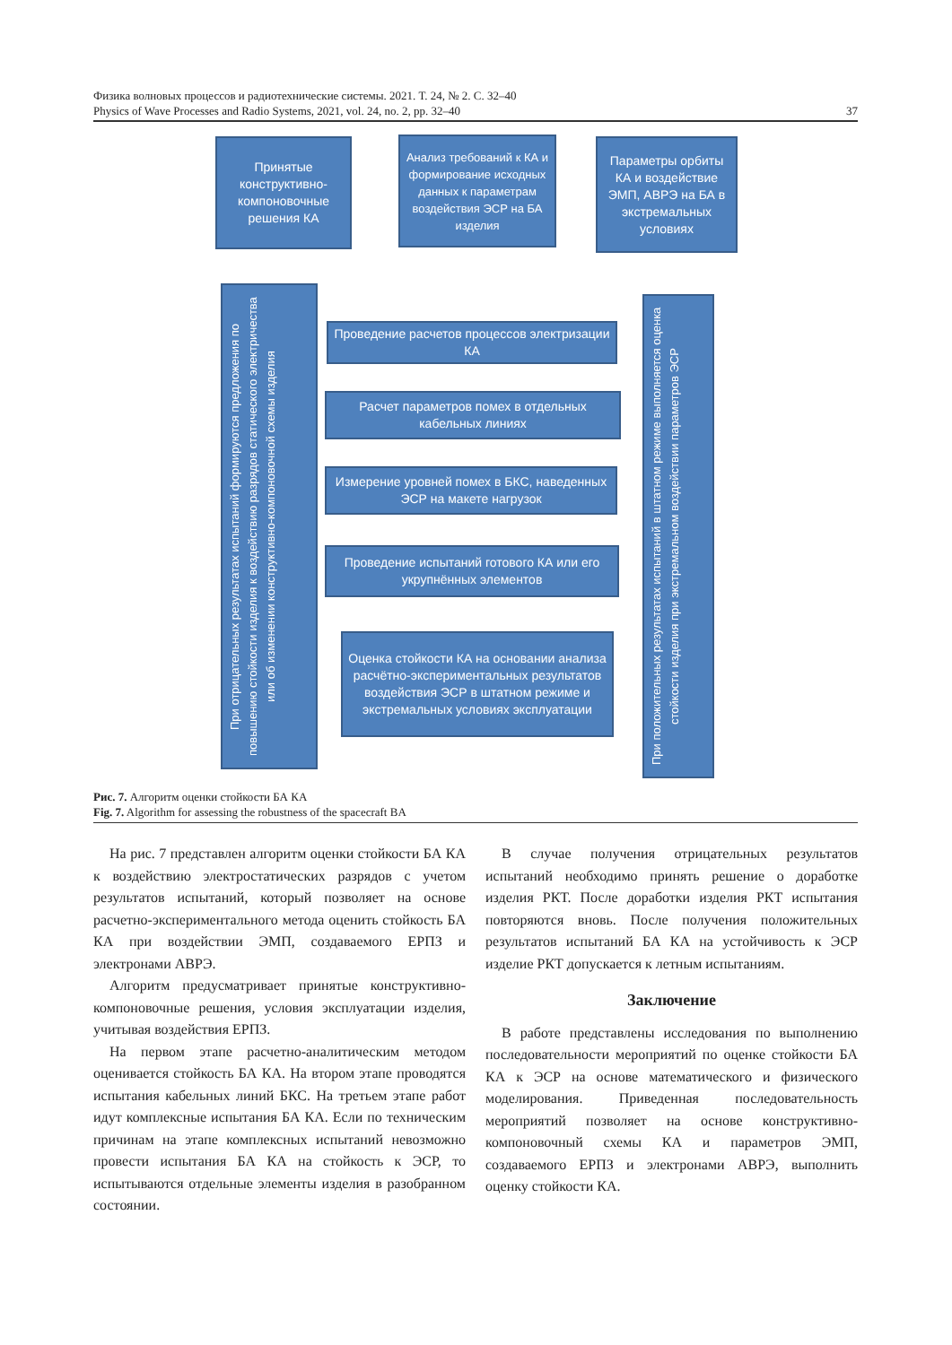Физика волновых процессов и радиотехнические системы. 2021. Т. 24, № 2. С. 32–40
Physics of Wave Processes and Radio Systems, 2021, vol. 24, no. 2, pp. 32–40 37
Принятые конструктивно-компоновочные решения КА
Анализ требований к КА и формирование исходных данных к параметрам воздействия ЭСР на БА изделия
Параметры орбиты КА и воздействие ЭМП, АВРЭ на БА в экстремальных условиях
Проведение расчетов процессов электризации КА
Расчет параметров помех в отдельных кабельных линиях
Измерение уровней помех в БКС, наведенных ЭСР на макете нагрузок
Проведение испытаний готового КА или его укрупнённых элементов
Оценка стойкости КА на основании анализа расчётно-экспериментальных результатов воздействия ЭСР в штатном режиме и экстремальных условиях эксплуатации
При отрицательных результатах испытаний формируются предложения по повышению стойкости изделия к воздействию разрядов статического электричества или об изменении конструктивно-компоновочной схемы изделия
При положительных результатах испытаний в штатном режиме выполняется оценка стойкости изделия при экстремальном воздействии параметров ЭСР
Рис. 7. Алгоритм оценки стойкости БА КА
Fig. 7. Algorithm for assessing the robustness of the spacecraft BA
На рис. 7 представлен алгоритм оценки стойкости БА КА к воздействию электростатических разрядов с учетом результатов испытаний, который позволяет на основе расчетно-экспериментального метода оценить стойкость БА КА при воздействии ЭМП, создаваемого ЕРПЗ и электронами АВРЭ.
Алгоритм предусматривает принятые конструктивно-компоновочные решения, условия эксплуатации изделия, учитывая воздействия ЕРПЗ.
На первом этапе расчетно-аналитическим методом оценивается стойкость БА КА. На втором этапе проводятся испытания кабельных линий БКС. На третьем этапе работ идут комплексные испытания БА КА. Если по техническим причинам на этапе комплексных испытаний невозможно провести испытания БА КА на стойкость к ЭСР, то испытываются отдельные элементы изделия в разобранном состоянии.
В случае получения отрицательных результатов испытаний необходимо принять решение о доработке изделия РКТ. После доработки изделия РКТ испытания повторяются вновь. После получения положительных результатов испытаний БА КА на устойчивость к ЭСР изделие РКТ допускается к летным испытаниям.
Заключение
В работе представлены исследования по выполнению последовательности мероприятий по оценке стойкости БА КА к ЭСР на основе математического и физического моделирования. Приведенная последовательность мероприятий позволяет на основе конструктивно-компоновочный схемы КА и параметров ЭМП, создаваемого ЕРПЗ и электронами АВРЭ, выполнить оценку стойкости КА.